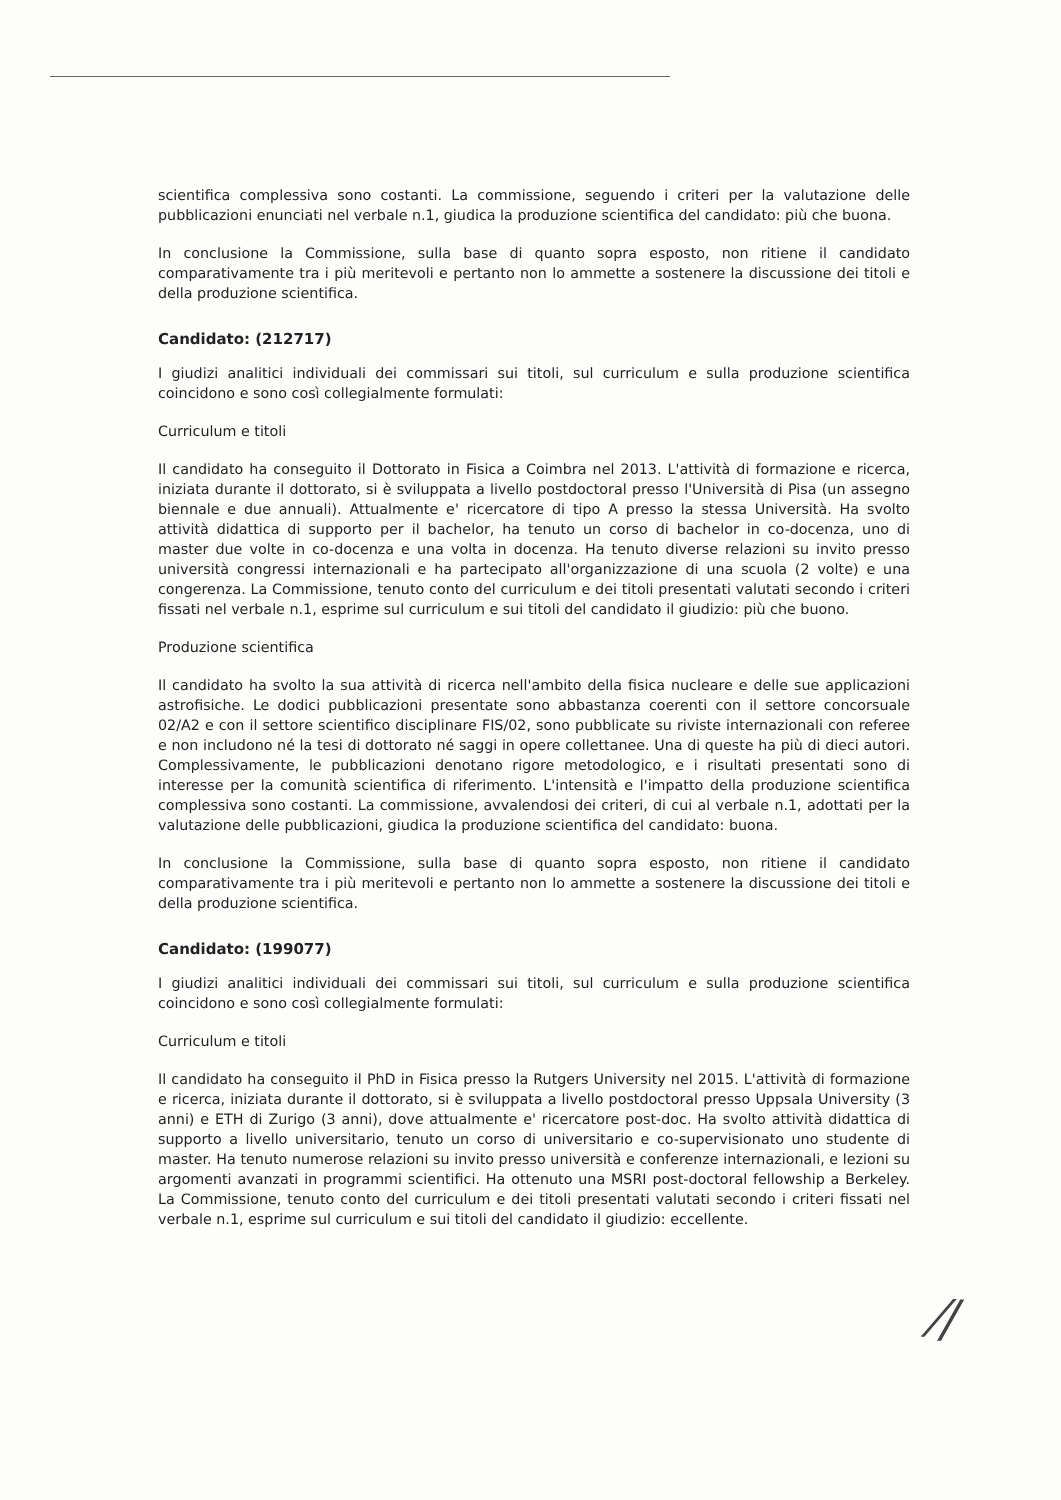scientifica complessiva sono costanti. La commissione, seguendo i criteri per la valutazione delle pubblicazioni enunciati nel verbale n.1, giudica la produzione scientifica del candidato: più che buona.
In conclusione la Commissione, sulla base di quanto sopra esposto, non ritiene il candidato comparativamente tra i più meritevoli e pertanto non lo ammette a sostenere la discussione dei titoli e della produzione scientifica.
Candidato: (212717)
I giudizi analitici individuali dei commissari sui titoli, sul curriculum e sulla produzione scientifica coincidono e sono così collegialmente formulati:
Curriculum e titoli
Il candidato ha conseguito il Dottorato in Fisica a Coimbra nel 2013. L'attività di formazione e ricerca, iniziata durante il dottorato, si è sviluppata a livello postdoctoral presso l'Università di Pisa (un assegno biennale e due annuali). Attualmente e' ricercatore di tipo A presso la stessa Università. Ha svolto attività didattica di supporto per il bachelor, ha tenuto un corso di bachelor in co-docenza, uno di master due volte in co-docenza e una volta in docenza. Ha tenuto diverse relazioni su invito presso università congressi internazionali e ha partecipato all'organizzazione di una scuola (2 volte) e una congerenza. La Commissione, tenuto conto del curriculum e dei titoli presentati valutati secondo i criteri fissati nel verbale n.1, esprime sul curriculum e sui titoli del candidato il giudizio: più che buono.
Produzione scientifica
Il candidato ha svolto la sua attività di ricerca nell'ambito della fisica nucleare e delle sue applicazioni astrofisiche. Le dodici pubblicazioni presentate sono abbastanza coerenti con il settore concorsuale 02/A2 e con il settore scientifico disciplinare FIS/02, sono pubblicate su riviste internazionali con referee e non includono né la tesi di dottorato né saggi in opere collettanee. Una di queste ha più di dieci autori. Complessivamente, le pubblicazioni denotano rigore metodologico, e i risultati presentati sono di interesse per la comunità scientifica di riferimento. L'intensità e l'impatto della produzione scientifica complessiva sono costanti. La commissione, avvalendosi dei criteri, di cui al verbale n.1, adottati per la valutazione delle pubblicazioni, giudica la produzione scientifica del candidato: buona.
In conclusione la Commissione, sulla base di quanto sopra esposto, non ritiene il candidato comparativamente tra i più meritevoli e pertanto non lo ammette a sostenere la discussione dei titoli e della produzione scientifica.
Candidato: (199077)
I giudizi analitici individuali dei commissari sui titoli, sul curriculum e sulla produzione scientifica coincidono e sono così collegialmente formulati:
Curriculum e titoli
Il candidato ha conseguito il PhD in Fisica presso la Rutgers University nel 2015. L'attività di formazione e ricerca, iniziata durante il dottorato, si è sviluppata a livello postdoctoral presso Uppsala University (3 anni) e ETH di Zurigo (3 anni), dove attualmente e' ricercatore post-doc. Ha svolto attività didattica di supporto a livello universitario, tenuto un corso di universitario e co-supervisionato uno studente di master. Ha tenuto numerose relazioni su invito presso università e conferenze internazionali, e lezioni su argomenti avanzati in programmi scientifici. Ha ottenuto una MSRI post-doctoral fellowship a Berkeley. La Commissione, tenuto conto del curriculum e dei titoli presentati valutati secondo i criteri fissati nel verbale n.1, esprime sul curriculum e sui titoli del candidato il giudizio: eccellente.
⁄∕